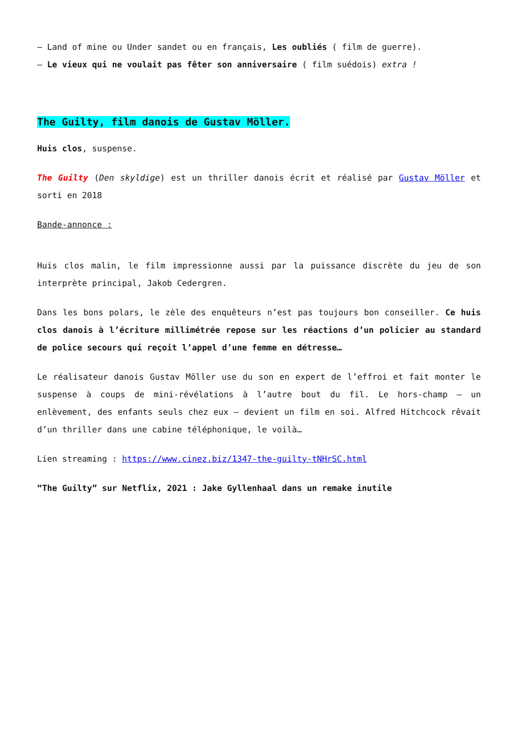– Land of mine ou Under sandet ou en français, Les oubliés ( film de guerre).
– Le vieux qui ne voulait pas fêter son anniversaire ( film suédois) extra !
The Guilty, film danois de Gustav Möller.
Huis clos, suspense.
The Guilty (Den skyldige) est un thriller danois écrit et réalisé par Gustav Möller et sorti en 2018
Bande-annonce :
Huis clos malin, le film impressionne aussi par la puissance discrète du jeu de son interprète principal, Jakob Cedergren.
Dans les bons polars, le zèle des enquêteurs n’est pas toujours bon conseiller. Ce huis clos danois à l’écriture millimétrée repose sur les réactions d’un policier au standard de police secours qui reçoit l’appel d’une femme en détresse…
Le réalisateur danois Gustav Möller use du son en expert de l’effroi et fait monter le suspense à coups de mini-révélations à l’autre bout du fil. Le hors-champ – un enlèvement, des enfants seuls chez eux – devient un film en soi. Alfred Hitchcock rêvait d’un thriller dans une cabine téléphonique, le voilà…
Lien streaming : https://www.cinez.biz/1347-the-guilty-tNHrSC.html
“The Guilty” sur Netflix, 2021 : Jake Gyllenhaal dans un remake inutile